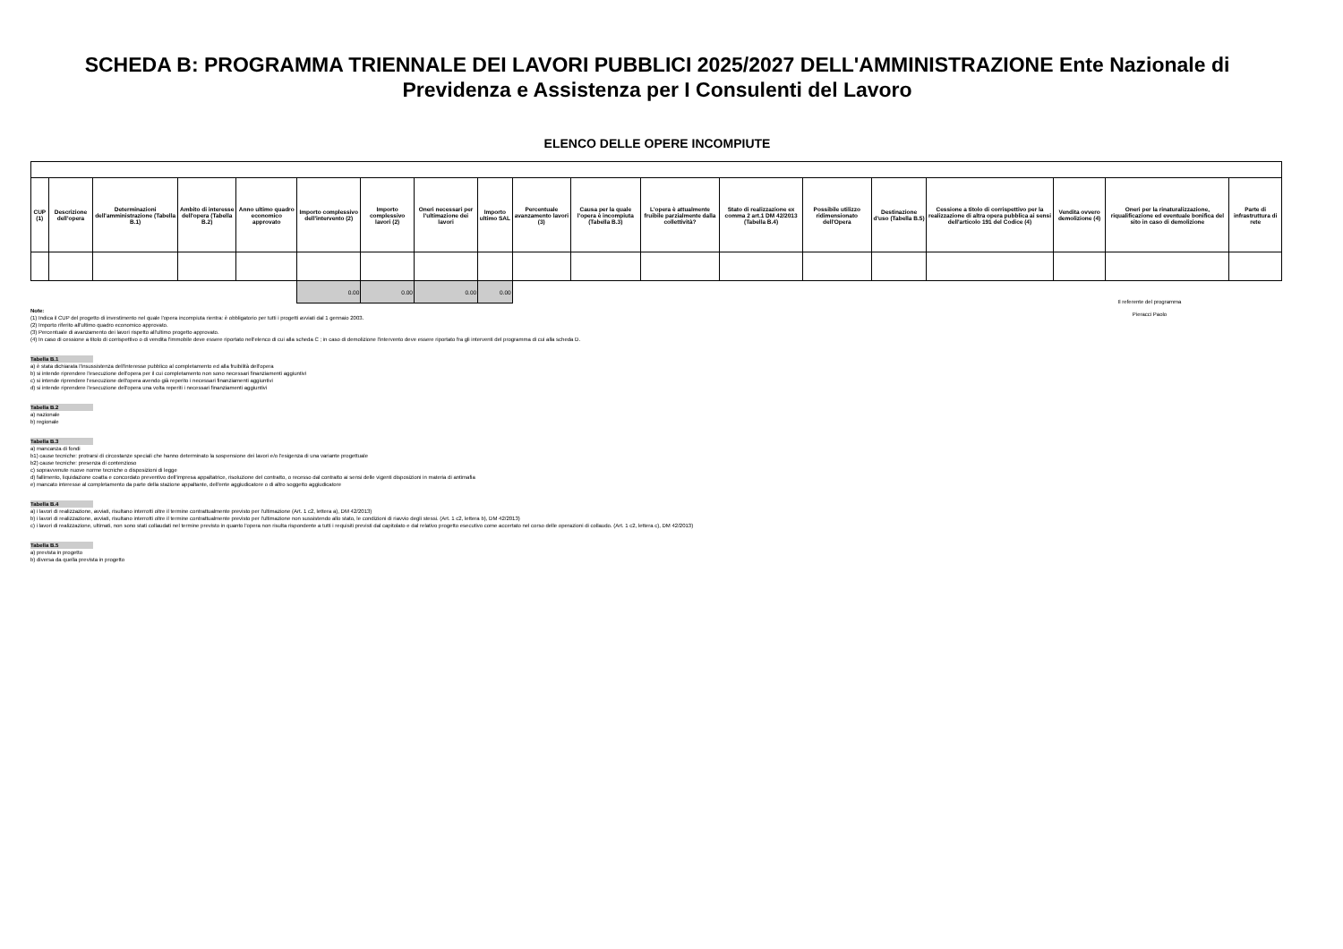SCHEDA B: PROGRAMMA TRIENNALE DEI LAVORI PUBBLICI 2025/2027 DELL'AMMINISTRAZIONE Ente Nazionale di Previdenza e Assistenza per I Consulenti del Lavoro
ELENCO DELLE OPERE INCOMPIUTE
| CUP (1) | Descrizione dell'opera | Determinazioni dell'amministrazione (Tabella B.1) | Ambito di interesse dell'opera (Tabella B.2) | Anno ultimo quadro economico approvato | Importo complessivo dell'intervento (2) | Importo complessivo lavori (2) | Oneri necessari per l'ultimazione dei lavori | Importo ultimo SAL | Percentuale avanzamento lavori (3) | Causa per la quale l'opera è incompiuta (Tabella B.3) | L'opera è attualmente fruibile parzialmente dalla collettività? | Stato di realizzazione ex comma 2 art.1 DM 42/2013 (Tabella B.4) | Possibile utilizzo ridimensionato dell'Opera | Destinazione d'uso (Tabella B.5) | Cessione a titolo di corrispettivo per la realizzazione di altra opera pubblica ai sensi dell'articolo 191 del Codice (4) | Vendita ovvero demolizione (4) | Oneri per la rinaturalizzazione, riqualificazione ed eventuale bonifica del sito in caso di demolizione | Parte di infrastruttura di rete |
| --- | --- | --- | --- | --- | --- | --- | --- | --- | --- | --- | --- | --- | --- | --- | --- | --- | --- | --- |
| | | | | | 0.00 | 0.00 | 0.00 | 0.00 | | | | | | | | | | |
Note:
(1) Indica il CUP del progetto di investimento nel quale l'opera incompiuta rientra: è obbligatorio per tutti i progetti avviati dal 1 gennaio 2003.
(2) Importo riferito all'ultimo quadro economico approvato.
(3) Percentuale di avanzamento dei lavori rispetto all'ultimo progetto approvato.
(4) In caso di cessione a titolo di corrispettivo o di vendita l'immobile deve essere riportato nell'elenco di cui alla scheda C ; in caso di demolizione l'intervento deve essere riportato fra gli interventi del programma di cui alla scheda D.
Tabella B.1
a) è stata dichiarata l'insussistenza dell'interesse pubblico al completamento ed alla fruibilità dell'opera
b) si intende riprendere l'esecuzione dell'opera per il cui completamento non sono necessari finanziamenti aggiuntivi
c) si intende riprendere l'esecuzione dell'opera avendo già reperito i necessari finanziamenti aggiuntivi
d) si intende riprendere l'esecuzione dell'opera una volta reperiti i necessari finanziamenti aggiuntivi
Tabella B.2
a) nazionale
b) regionale
Tabella B.3
a) mancanza di fondi
b1) cause tecniche: protrarsi di circostanze speciali che hanno determinato la sospensione dei lavori e/o l'esigenza di una variante progettuale
b2) cause tecniche: presenza di contenzioso
c) sopravvenute nuove norme tecniche o disposizioni di legge
d) fallimento, liquidazione coatta e concordato preventivo dell'impresa appaltatrice, risoluzione del contratto, o recesso dal contratto ai sensi delle vigenti disposizioni in materia di antimafia
e) mancato interesse al completamento da parte della stazione appaltante, dell'ente aggiudicatore o di altro soggetto aggiudicatore
Tabella B.4
a) i lavori di realizzazione, avviati, risultano interrotti oltre il termine contrattualmente previsto per l'ultimazione (Art. 1 c2, lettera a), DM 42/2013)
b) i lavori di realizzazione, avviati, risultano interrotti oltre il termine contrattualmente previsto per l'ultimazione non sussistendo allo stato, le condizioni di riavvio degli stessi. (Art. 1 c2, lettera b), DM 42/2013)
c) i lavori di realizzazione, ultimati, non sono stati collaudati nel termine previsto in quanto l'opera non risulta rispondente a tutti i requisiti previsti dal capitolato e dal relativo progetto esecutivo come accertato nel corso delle operazioni di collaudo. (Art. 1 c2, lettera c), DM 42/2013)
Tabella B.5
a) prevista in progetto
b) diversa da quella prevista in progetto
Il referente del programma
Pieracci Paolo